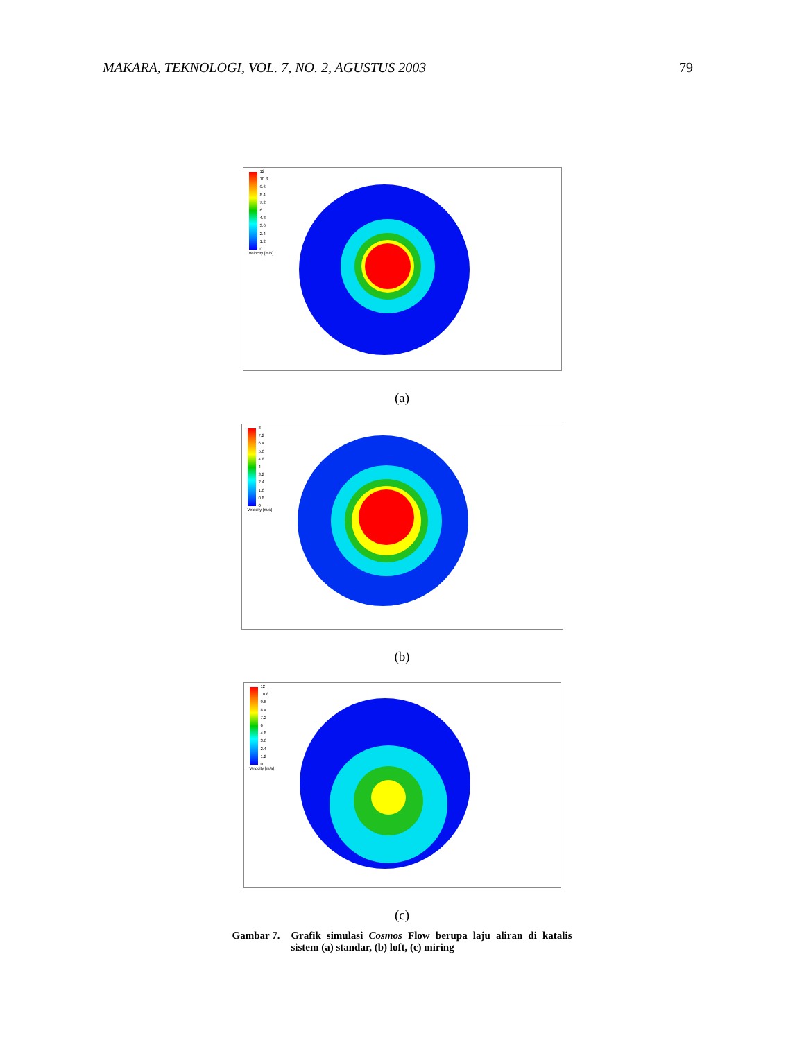MAKARA, TEKNOLOGI, VOL. 7, NO. 2, AGUSTUS 2003 79
12
10.8
9.6
8.4
7.2
6
4.8
3.6
2.4
1.2
0
Velocity [m/s]
(a)
8
7.2
6.4
5.6
4.8
4
3.2
2.4
1.6
0.8
0
Velocity [m/s]
(b)
12
10.8
9.6
8.4
7.2
6
4.8
3.6
2.4
1.2
0
Velocity [m/s]
(c)
Gambar 7. Grafik simulasi Cosmos Flow berupa laju aliran di katalis sistem (a) standar, (b) loft, (c) miring